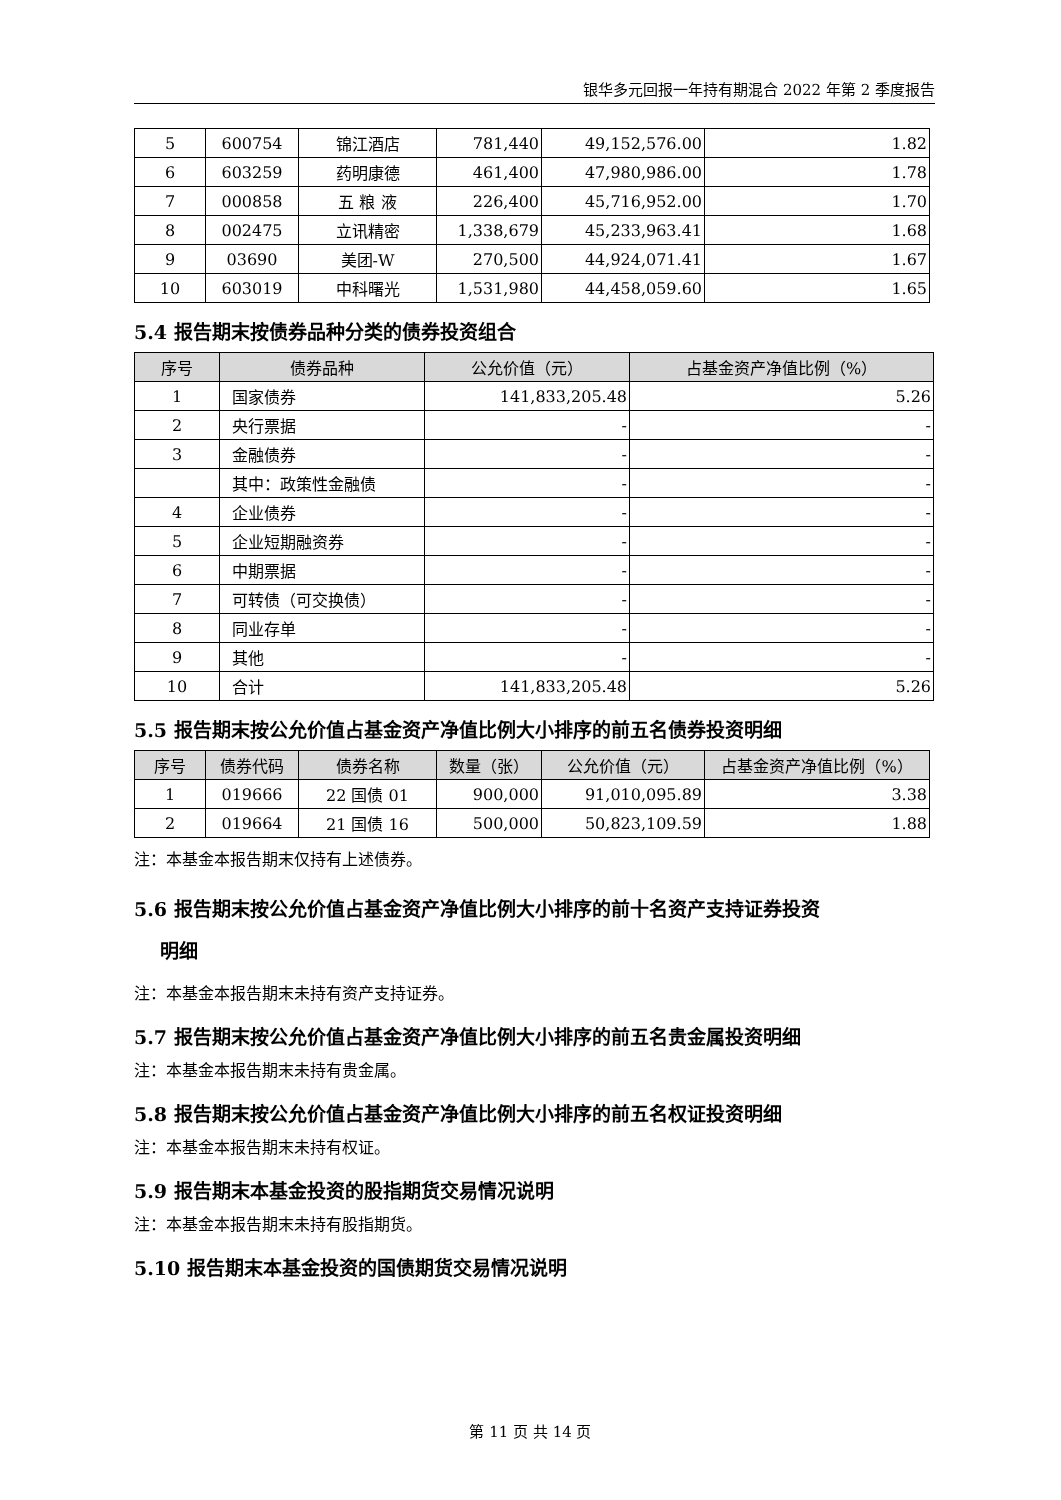银华多元回报一年持有期混合 2022 年第 2 季度报告
| 5 | 600754 | 锦江酒店 | 781,440 | 49,152,576.00 | 1.82 |
| 6 | 603259 | 药明康德 | 461,400 | 47,980,986.00 | 1.78 |
| 7 | 000858 | 五 粮 液 | 226,400 | 45,716,952.00 | 1.70 |
| 8 | 002475 | 立讯精密 | 1,338,679 | 45,233,963.41 | 1.68 |
| 9 | 03690 | 美团-W | 270,500 | 44,924,071.41 | 1.67 |
| 10 | 603019 | 中科曙光 | 1,531,980 | 44,458,059.60 | 1.65 |
5.4 报告期末按债券品种分类的债券投资组合
| 序号 | 债券品种 | 公允价值（元） | 占基金资产净值比例（%） |
| --- | --- | --- | --- |
| 1 | 国家债券 | 141,833,205.48 | 5.26 |
| 2 | 央行票据 | - | - |
| 3 | 金融债券 | - | - |
| | 其中：政策性金融债 | - | - |
| 4 | 企业债券 | - | - |
| 5 | 企业短期融资券 | - | - |
| 6 | 中期票据 | - | - |
| 7 | 可转债（可交换债） | - | - |
| 8 | 同业存单 | - | - |
| 9 | 其他 | - | - |
| 10 | 合计 | 141,833,205.48 | 5.26 |
5.5 报告期末按公允价值占基金资产净值比例大小排序的前五名债券投资明细
| 序号 | 债券代码 | 债券名称 | 数量（张） | 公允价值（元） | 占基金资产净值比例（%） |
| --- | --- | --- | --- | --- | --- |
| 1 | 019666 | 22 国债 01 | 900,000 | 91,010,095.89 | 3.38 |
| 2 | 019664 | 21 国债 16 | 500,000 | 50,823,109.59 | 1.88 |
注：本基金本报告期末仅持有上述债券。
5.6 报告期末按公允价值占基金资产净值比例大小排序的前十名资产支持证券投资
明细
注：本基金本报告期末未持有资产支持证券。
5.7 报告期末按公允价值占基金资产净值比例大小排序的前五名贵金属投资明细
注：本基金本报告期末未持有贵金属。
5.8 报告期末按公允价值占基金资产净值比例大小排序的前五名权证投资明细
注：本基金本报告期末未持有权证。
5.9 报告期末本基金投资的股指期货交易情况说明
注：本基金本报告期末未持有股指期货。
5.10 报告期末本基金投资的国债期货交易情况说明
第 11 页 共 14 页